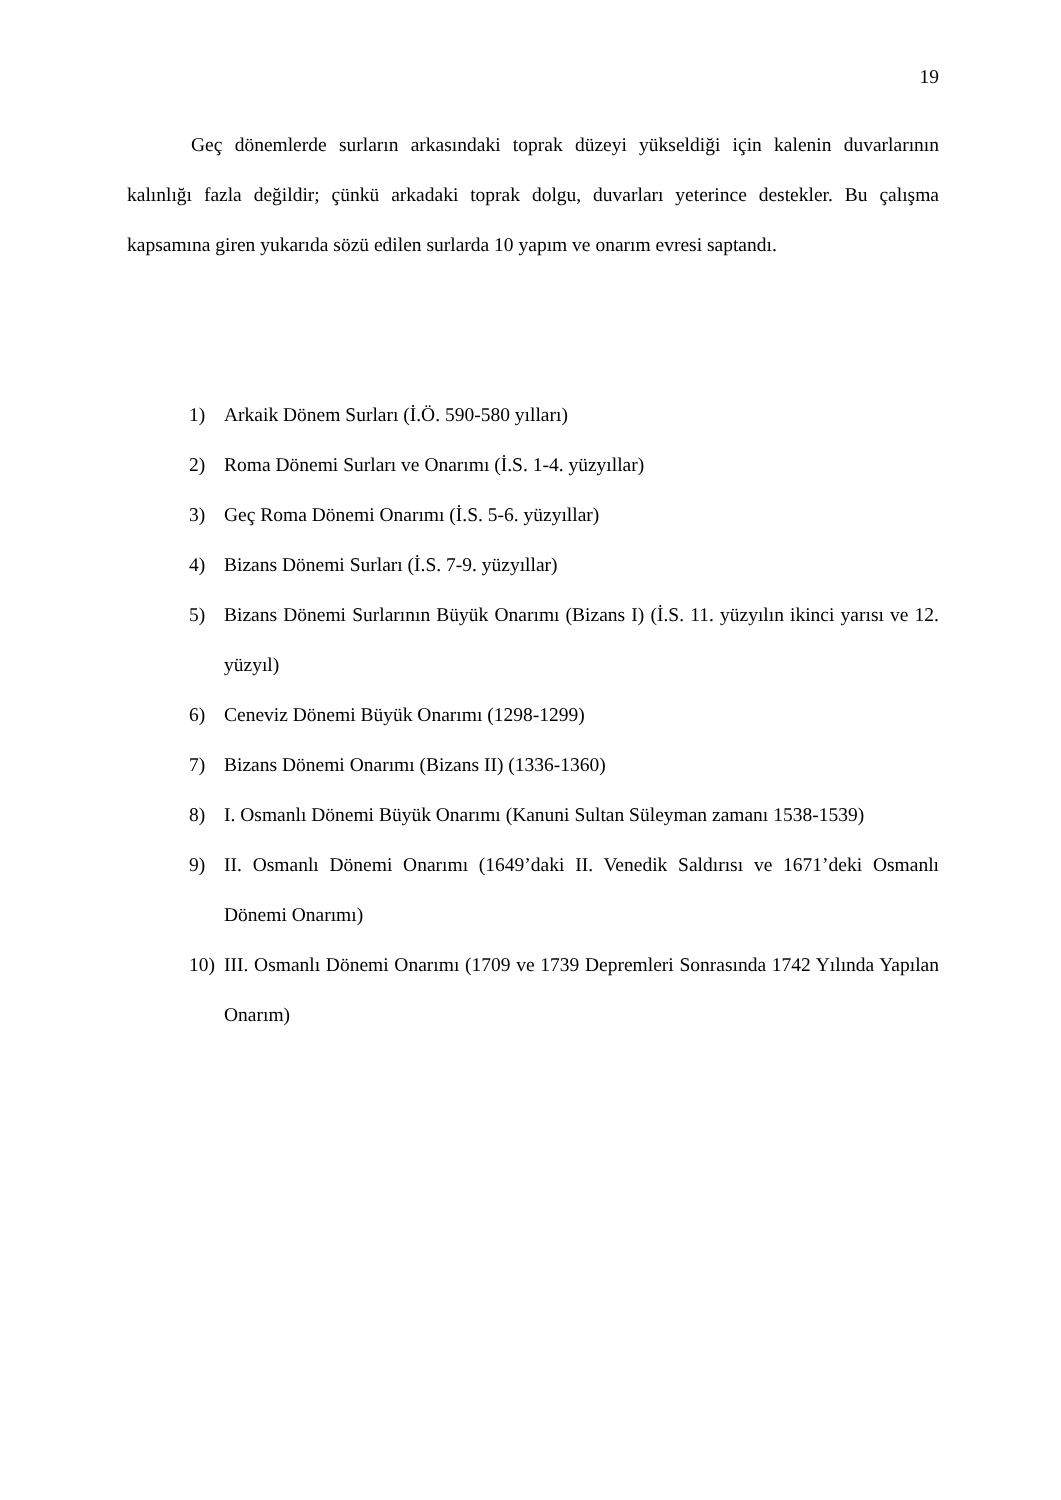19
Geç dönemlerde surların arkasındaki toprak düzeyi yükseldiği için kalenin duvarlarının kalınlığı fazla değildir; çünkü arkadaki toprak dolgu, duvarları yeterince destekler. Bu çalışma kapsamına giren yukarıda sözü edilen surlarda 10 yapım ve onarım evresi saptandı.
1) Arkaik Dönem Surları (İ.Ö. 590-580 yılları)
2) Roma Dönemi Surları ve Onarımı (İ.S. 1-4. yüzyıllar)
3) Geç Roma Dönemi Onarımı (İ.S. 5-6. yüzyıllar)
4) Bizans Dönemi Surları (İ.S. 7-9. yüzyıllar)
5) Bizans Dönemi Surlarının Büyük Onarımı (Bizans I) (İ.S. 11. yüzyılın ikinci yarısı ve 12. yüzyıl)
6) Ceneviz Dönemi Büyük Onarımı (1298-1299)
7) Bizans Dönemi Onarımı (Bizans II) (1336-1360)
8) I. Osmanlı Dönemi Büyük Onarımı (Kanuni Sultan Süleyman zamanı 1538-1539)
9) II. Osmanlı Dönemi Onarımı (1649’daki II. Venedik Saldırısı ve 1671’deki Osmanlı Dönemi Onarımı)
10) III. Osmanlı Dönemi Onarımı (1709 ve 1739 Depremleri Sonrasında 1742 Yılında Yapılan Onarım)